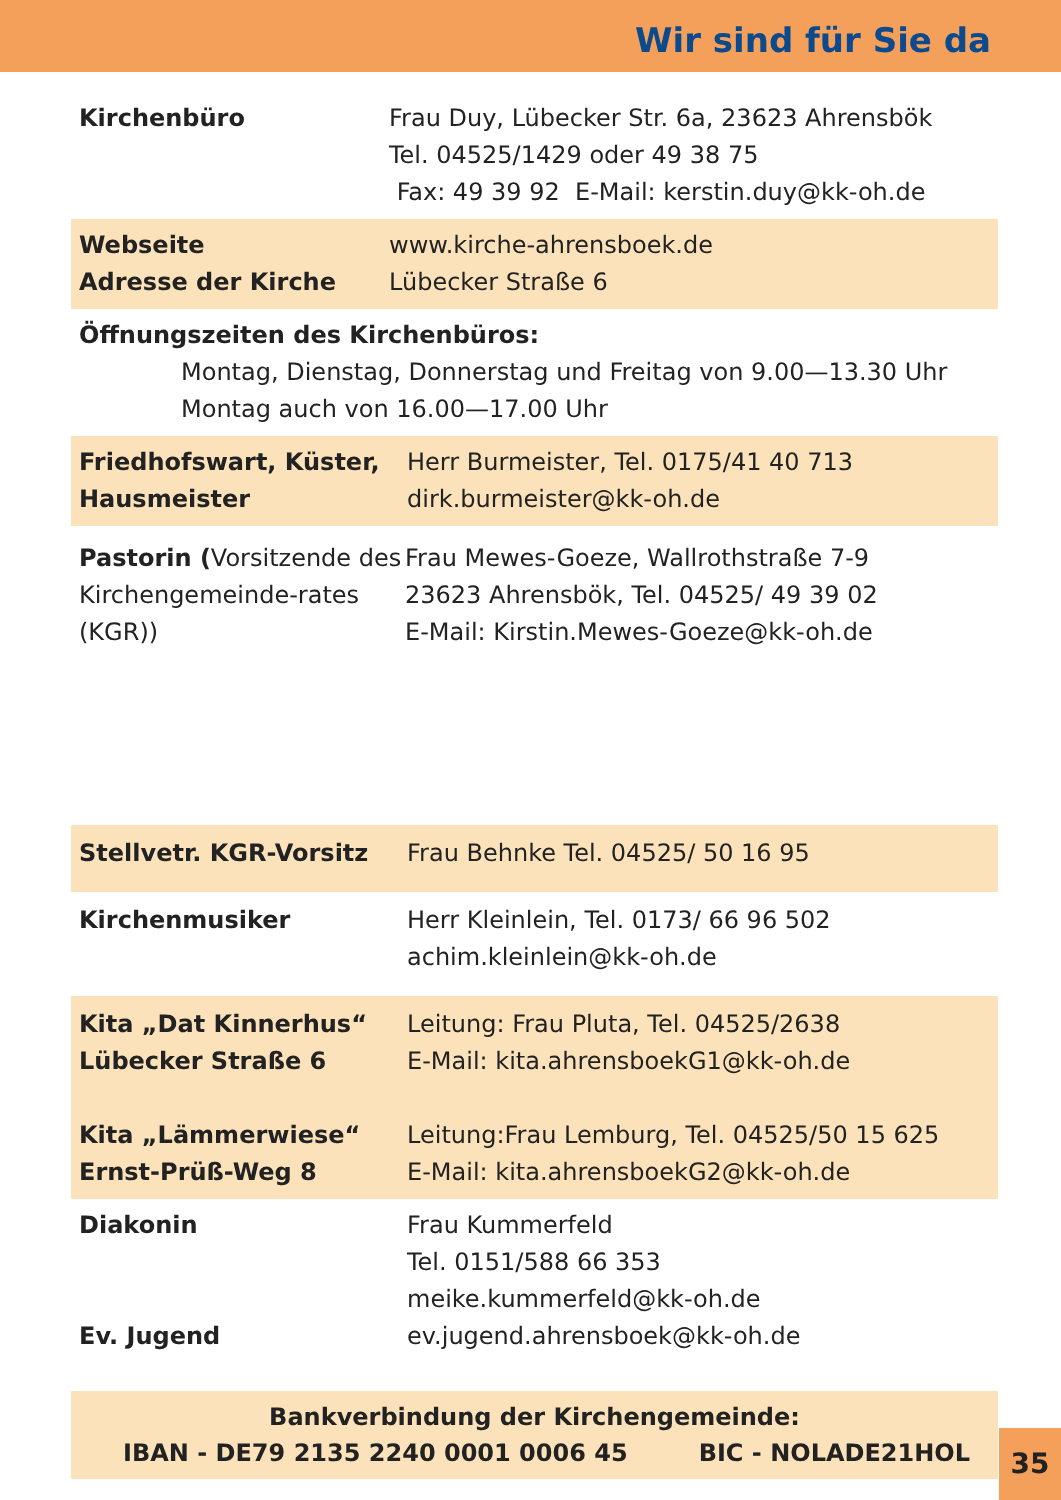Wir sind für Sie da
Kirchenbüro Frau Duy, Lübecker Str. 6a, 23623 Ahrensbök
Tel. 04525/1429 oder 49 38 75
Fax: 49 39 92 E-Mail: kerstin.duy@kk-oh.de
Webseite
Adresse der Kirche
www.kirche-ahrensboek.de
Lübecker Straße 6
Öffnungszeiten des Kirchenbüros:
Montag, Dienstag, Donnerstag und Freitag von 9.00—13.30 Uhr
Montag auch von 16.00—17.00 Uhr
Friedhofswart, Küster, Hausmeister
Herr Burmeister, Tel. 0175/41 40 713
dirk.burmeister@kk-oh.de
Pastorin (Vorsitzende des Kirchengemeinde-rates (KGR))
Frau Mewes-Goeze, Wallrothstraße 7-9
23623 Ahrensbök, Tel. 04525/ 49 39 02
E-Mail: Kirstin.Mewes-Goeze@kk-oh.de
Stellvetr. KGR-Vorsitz Frau Behnke Tel. 04525/ 50 16 95
Kirchenmusiker Herr Kleinlein, Tel. 0173/ 66 96 502
achim.kleinlein@kk-oh.de
Kita „Dat Kinnerhus“
Lübecker Straße 6
Kita „Lämmerwiese“
Ernst-Prüß-Weg 8
Leitung: Frau Pluta, Tel. 04525/2638
E-Mail: kita.ahrensboekG1@kk-oh.de
Leitung:Frau Lemburg, Tel. 04525/50 15 625
E-Mail: kita.ahrensboekG2@kk-oh.de
Diakonin
Ev. Jugend
Frau Kummerfeld
Tel. 0151/588 66 353
meike.kummerfeld@kk-oh.de
ev.jugend.ahrensboek@kk-oh.de
Bankverbindung der Kirchengemeinde:
IBAN - DE79 2135 2240 0001 0006 45 BIC - NOLADE21HOL
35